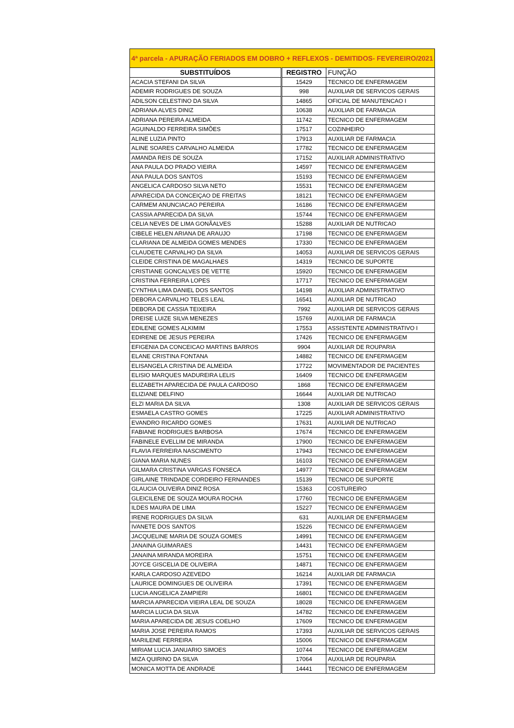| 4ª parcela - APURAÇÃO FERIADOS EM DOBRO + REFLEXOS - DEMITIDOS- FEVEREIRO/2021 | | |
| SUBSTITUÍDOS | REGISTRO | FUNÇÃO |
| ACACIA STEFANI DA SILVA | 15429 | TECNICO DE ENFERMAGEM |
| ADEMIR RODRIGUES DE SOUZA | 998 | AUXILIAR DE SERVICOS GERAIS |
| ADILSON CELESTINO DA SILVA | 14865 | OFICIAL DE MANUTENCAO I |
| ADRIANA ALVES DINIZ | 10638 | AUXILIAR DE FARMACIA |
| ADRIANA PEREIRA ALMEIDA | 11742 | TECNICO DE ENFERMAGEM |
| AGUINALDO FERREIRA SIMÕES | 17517 | COZINHEIRO |
| ALINE LUZIA PINTO | 17913 | AUXILIAR DE FARMACIA |
| ALINE SOARES CARVALHO ALMEIDA | 17782 | TECNICO DE ENFERMAGEM |
| AMANDA REIS DE SOUZA | 17152 | AUXILIAR ADMINISTRATIVO |
| ANA PAULA DO PRADO VIEIRA | 14597 | TECNICO DE ENFERMAGEM |
| ANA PAULA DOS SANTOS | 15193 | TECNICO DE ENFERMAGEM |
| ANGELICA CARDOSO SILVA NETO | 15531 | TECNICO DE ENFERMAGEM |
| APARECIDA DA CONCEIÇAO DE FREITAS | 18121 | TECNICO DE ENFERMAGEM |
| CARMEM ANUNCIACAO PEREIRA | 16186 | TECNICO DE ENFERMAGEM |
| CASSIA APARECIDA DA SILVA | 15744 | TECNICO DE ENFERMAGEM |
| CELIA NEVES DE LIMA GONÃALVES | 15288 | AUXILIAR DE NUTRICAO |
| CIBELE HELEN ARIANA DE ARAUJO | 17198 | TECNICO DE ENFERMAGEM |
| CLARIANA DE ALMEIDA GOMES MENDES | 17330 | TECNICO DE ENFERMAGEM |
| CLAUDETE CARVALHO DA SILVA | 14053 | AUXILIAR DE SERVICOS GERAIS |
| CLEIDE CRISTINA DE MAGALHAES | 14319 | TECNICO DE SUPORTE |
| CRISTIANE GONCALVES DE VETTE | 15920 | TECNICO DE ENFERMAGEM |
| CRISTINA FERREIRA LOPES | 17717 | TECNICO DE ENFERMAGEM |
| CYNTHIA LIMA DANIEL DOS SANTOS | 14198 | AUXILIAR ADMINISTRATIVO |
| DEBORA CARVALHO TELES LEAL | 16541 | AUXILIAR DE NUTRICAO |
| DEBORA DE CASSIA TEIXEIRA | 7992 | AUXILIAR DE SERVICOS GERAIS |
| DREISE LUIZE SILVA MENEZES | 15769 | AUXILIAR DE FARMACIA |
| EDILENE GOMES ALKIMIM | 17553 | ASSISTENTE ADMINISTRATIVO I |
| EDIRENE DE JESUS PEREIRA | 17426 | TECNICO DE ENFERMAGEM |
| EFIGENIA DA CONCEICAO MARTINS BARROS | 9904 | AUXILIAR DE ROUPARIA |
| ELANE CRISTINA FONTANA | 14882 | TECNICO DE ENFERMAGEM |
| ELISANGELA CRISTINA DE ALMEIDA | 17722 | MOVIMENTADOR DE PACIENTES |
| ELISIO MARQUES MADUREIRA LELIS | 16409 | TECNICO DE ENFERMAGEM |
| ELIZABETH APARECIDA DE PAULA CARDOSO | 1868 | TECNICO DE ENFERMAGEM |
| ELIZIANE DELFINO | 16644 | AUXILIAR DE NUTRICAO |
| ELZI MARIA DA SILVA | 1308 | AUXILIAR DE SERVICOS GERAIS |
| ESMAELA CASTRO GOMES | 17225 | AUXILIAR ADMINISTRATIVO |
| EVANDRO RICARDO GOMES | 17631 | AUXILIAR DE NUTRICAO |
| FABIANE RODRIGUES BARBOSA | 17674 | TECNICO DE ENFERMAGEM |
| FABINELE EVELLIM DE MIRANDA | 17900 | TECNICO DE ENFERMAGEM |
| FLAVIA FERREIRA NASCIMENTO | 17943 | TECNICO DE ENFERMAGEM |
| GIANA MARIA NUNES | 16103 | TECNICO DE ENFERMAGEM |
| GILMARA CRISTINA VARGAS FONSECA | 14977 | TECNICO DE ENFERMAGEM |
| GIRLAINE TRINDADE CORDEIRO FERNANDES | 15139 | TECNICO DE SUPORTE |
| GLAUCIA OLIVEIRA DINIZ ROSA | 15363 | COSTUREIRO |
| GLEICILENE DE SOUZA MOURA ROCHA | 17760 | TECNICO DE ENFERMAGEM |
| ILDES MAURA DE LIMA | 15227 | TECNICO DE ENFERMAGEM |
| IRENE RODRIGUES DA SILVA | 631 | AUXILIAR DE ENFERMAGEM |
| IVANETE DOS SANTOS | 15226 | TECNICO DE ENFERMAGEM |
| JACQUELINE MARIA DE SOUZA GOMES | 14991 | TECNICO DE ENFERMAGEM |
| JANAINA GUIMARAES | 14431 | TECNICO DE ENFERMAGEM |
| JANAINA MIRANDA MOREIRA | 15751 | TECNICO DE ENFERMAGEM |
| JOYCE GISCELIA DE OLIVEIRA | 14871 | TECNICO DE ENFERMAGEM |
| KARLA CARDOSO AZEVEDO | 16214 | AUXILIAR DE FARMACIA |
| LAURICE DOMINGUES DE OLIVEIRA | 17391 | TECNICO DE ENFERMAGEM |
| LUCIA ANGELICA ZAMPIERI | 16801 | TECNICO DE ENFERMAGEM |
| MARCIA APARECIDA VIEIRA LEAL DE SOUZA | 18028 | TECNICO DE ENFERMAGEM |
| MARCIA LUCIA DA SILVA | 14782 | TECNICO DE ENFERMAGEM |
| MARIA APARECIDA DE JESUS COELHO | 17609 | TECNICO DE ENFERMAGEM |
| MARIA JOSE PEREIRA RAMOS | 17393 | AUXILIAR DE SERVICOS GERAIS |
| MARILENE FERREIRA | 15006 | TECNICO DE ENFERMAGEM |
| MIRIAM LUCIA JANUARIO SIMOES | 10744 | TECNICO DE ENFERMAGEM |
| MIZA QUIRINO DA SILVA | 17064 | AUXILIAR DE ROUPARIA |
| MONICA MOTTA DE ANDRADE | 14441 | TECNICO DE ENFERMAGEM |